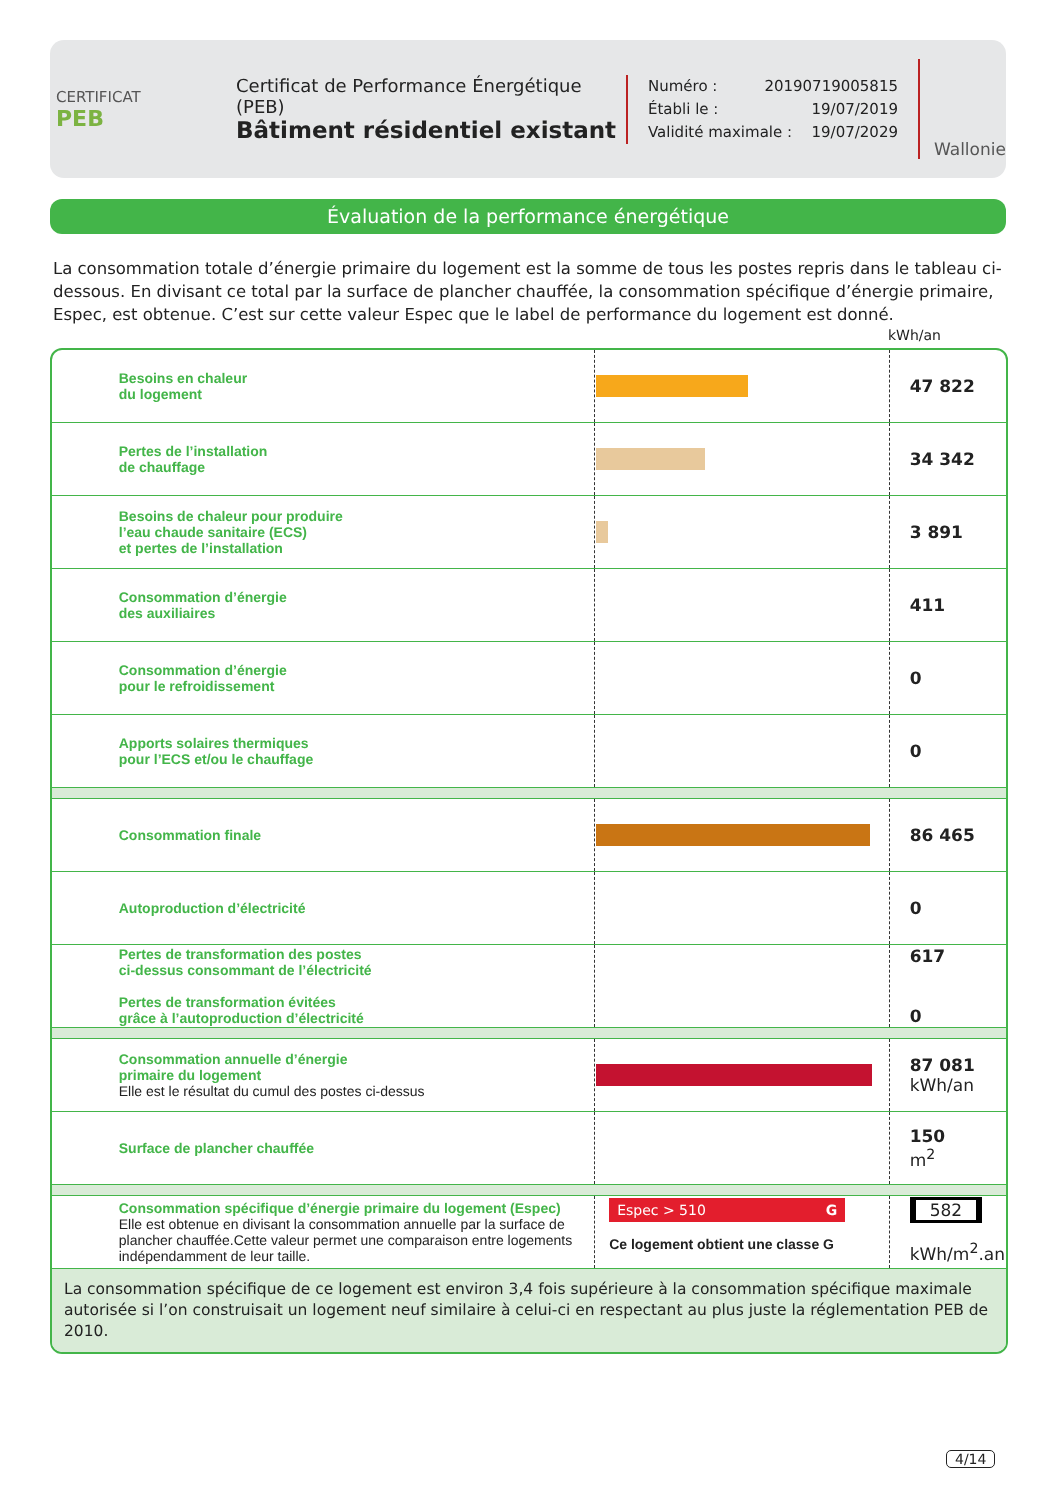CERTIFICAT
PEB
Certificat de Performance Énergétique (PEB)
Bâtiment résidentiel existant
Numéro : 20190719005815
Établi le : 19/07/2019
Validité maximale : 19/07/2029
Wallonie
Évaluation de la performance énergétique
La consommation totale d’énergie primaire du logement est la somme de tous les postes repris dans le tableau ci-dessous. En divisant ce total par la surface de plancher chauffée, la consommation spécifique d’énergie primaire, Espec, est obtenue. C’est sur cette valeur Espec que le label de performance du logement est donné.
kWh/an
| | Besoins en chaleur du logement | | 47 822 |
| | Pertes de l’installation de chauffage | | 34 342 |
| | Besoins de chaleur pour produire l’eau chaude sanitaire (ECS) et pertes de l’installation | | 3 891 |
| | Consommation d’énergie des auxiliaires | | 411 |
| | Consommation d’énergie pour le refroidissement | | 0 |
| | Apports solaires thermiques pour l’ECS et/ou le chauffage | | 0 |
| | Consommation finale | | 86 465 |
| | Autoproduction d’électricité | | 0 |
| | Pertes de transformation des postes ci-dessus consommant de l’électricité Pertes de transformation évitées grâce à l’autoproduction d’électricité | | 617 0 |
| | Consommation annuelle d’énergie primaire du logement Elle est le résultat du cumul des postes ci-dessus | | 87 081 kWh/an |
| | Surface de plancher chauffée | | 150 m<sup>2</sup> |
| | Consommation spécifique d’énergie primaire du logement (Espec) Elle est obtenue en divisant la consommation annuelle par la surface de plancher chauffée.Cette valeur permet une comparaison entre logements indépendamment de leur taille. | Espec > 510 G Ce logement obtient une classe G | 582 kWh/m<sup>2</sup>.an |
La consommation spécifique de ce logement est environ 3,4 fois supérieure à la consommation spécifique maximale autorisée si l’on construisait un logement neuf similaire à celui-ci en respectant au plus juste la réglementation PEB de 2010.
4/14